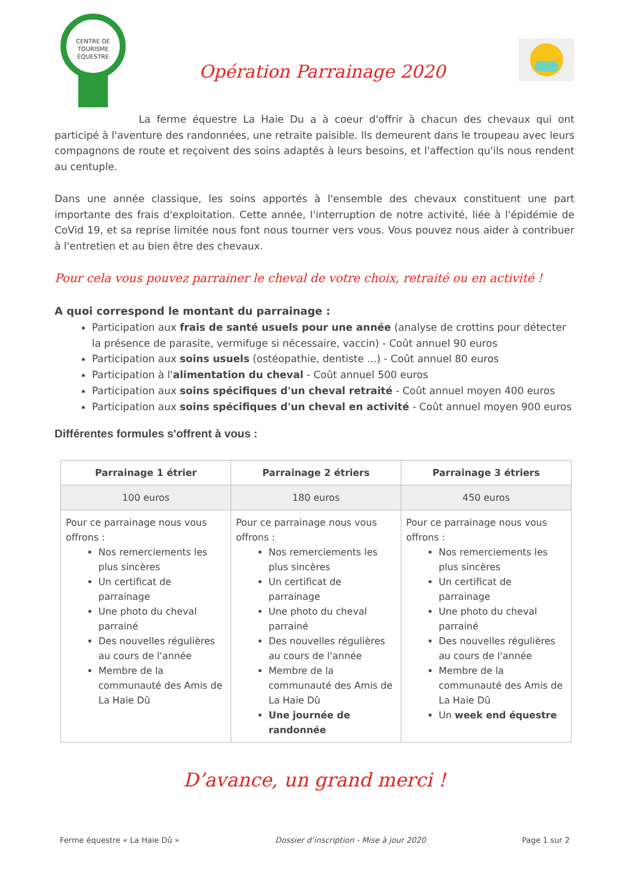CENTRE DE
TOURISME
ÉQUESTRE
Opération Parrainage 2020
La ferme équestre La Haie Du a à coeur d'offrir à chacun des chevaux qui ont participé à l'aventure des randonnées, une retraite paisible. Ils demeurent dans le troupeau avec leurs compagnons de route et reçoivent des soins adaptés à leurs besoins, et l'affection qu'ils nous rendent au centuple.
Dans une année classique, les soins apportés à l'ensemble des chevaux constituent une part importante des frais d'exploitation. Cette année, l'interruption de notre activité, liée à l'épidémie de CoVid 19, et sa reprise limitée nous font nous tourner vers vous. Vous pouvez nous aider à contribuer à l'entretien et au bien être des chevaux.
Pour cela vous pouvez parrainer le cheval de votre choix, retraité ou en activité !
A quoi correspond le montant du parrainage :
Participation aux frais de santé usuels pour une année (analyse de crottins pour détecter la présence de parasite, vermifuge si nécessaire, vaccin) - Coût annuel 90 euros
Participation aux soins usuels (ostéopathie, dentiste ...) - Coût annuel 80 euros
Participation à l'alimentation du cheval - Coût annuel 500 euros
Participation aux soins spécifiques d'un cheval retraité - Coût annuel moyen 400 euros
Participation aux soins spécifiques d'un cheval en activité - Coût annuel moyen 900 euros
Différentes formules s'offrent à vous :
| Parrainage 1 étrier | Parrainage 2 étriers | Parrainage 3 étriers |
| --- | --- | --- |
| 100 euros | 180 euros | 450 euros |
| Pour ce parrainage nous vous offrons : Nos remerciements les plus sincères Un certificat de parrainage Une photo du cheval parrainé Des nouvelles régulières au cours de l'année Membre de la communauté des Amis de La Haie Dû | Pour ce parrainage nous vous offrons : Nos remerciements les plus sincères Un certificat de parrainage Une photo du cheval parrainé Des nouvelles régulières au cours de l'année Membre de la communauté des Amis de La Haie Dû Une journée de randonnée | Pour ce parrainage nous vous offrons : Nos remerciements les plus sincères Un certificat de parrainage Une photo du cheval parrainé Des nouvelles régulières au cours de l'année Membre de la communauté des Amis de La Haie Dû Un week end équestre |
D’avance, un grand merci !
Ferme équestre « La Haie Dû » Dossier d’inscription - Mise à jour 2020 Page 1 sur 2